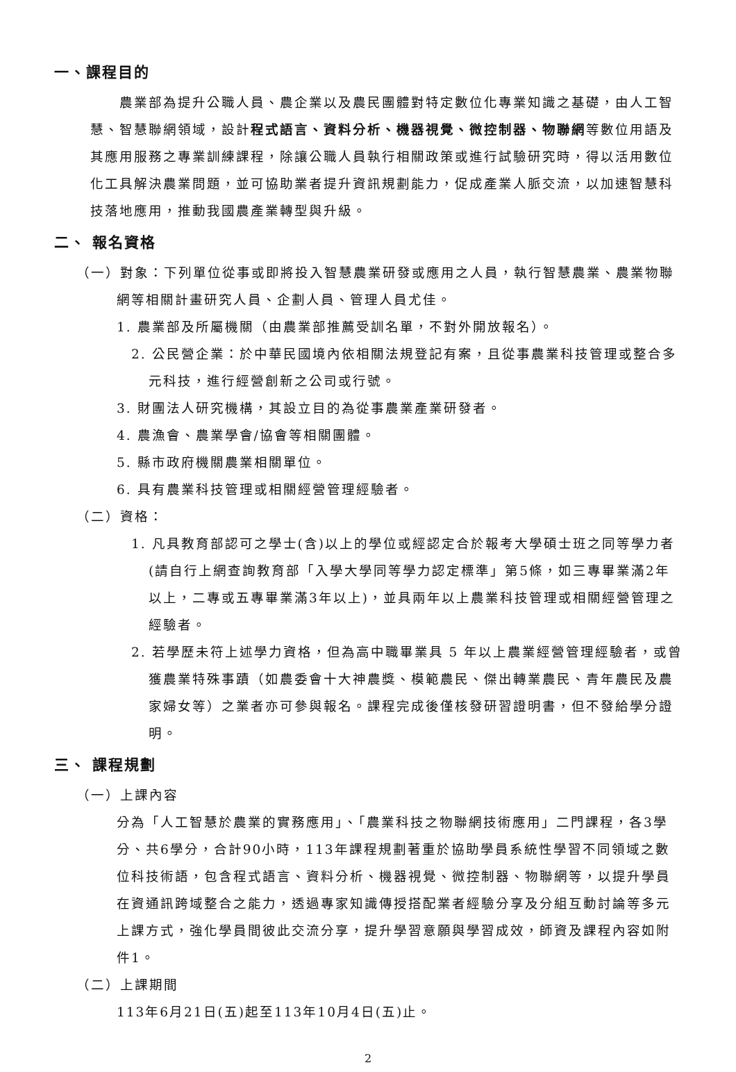一、課程目的
農業部為提升公職人員、農企業以及農民團體對特定數位化專業知識之基礎，由人工智慧、智慧聯網領域，設計程式語言、資料分析、機器視覺、微控制器、物聯網等數位用語及其應用服務之專業訓練課程，除讓公職人員執行相關政策或進行試驗研究時，得以活用數位化工具解決農業問題，並可協助業者提升資訊規劃能力，促成產業人脈交流，以加速智慧科技落地應用，推動我國農產業轉型與升級。
二、 報名資格
（一）對象：下列單位從事或即將投入智慧農業研發或應用之人員，執行智慧農業、農業物聯
網等相關計畫研究人員、企劃人員、管理人員尤佳。
1. 農業部及所屬機關（由農業部推薦受訓名單，不對外開放報名）。
2. 公民營企業：於中華民國境內依相關法規登記有案，且從事農業科技管理或整合多元科技，進行經營創新之公司或行號。
3. 財團法人研究機構，其設立目的為從事農業產業研發者。
4. 農漁會、農業學會/協會等相關團體。
5. 縣市政府機關農業相關單位。
6. 具有農業科技管理或相關經營管理經驗者。
（二）資格：
1. 凡具教育部認可之學士(含)以上的學位或經認定合於報考大學碩士班之同等學力者(請自行上網查詢教育部「入學大學同等學力認定標準」第5條，如三專畢業滿2年以上，二專或五專畢業滿3年以上)，並具兩年以上農業科技管理或相關經營管理之經驗者。
2. 若學歷未符上述學力資格，但為高中職畢業具 5 年以上農業經營管理經驗者，或曾獲農業特殊事蹟（如農委會十大神農獎、模範農民、傑出轉業農民、青年農民及農家婦女等）之業者亦可參與報名。課程完成後僅核發研習證明書，但不發給學分證明。
三、 課程規劃
（一）上課內容
分為「人工智慧於農業的實務應用」、「農業科技之物聯網技術應用」二門課程，各3學分、共6學分，合計90小時，113年課程規劃著重於協助學員系統性學習不同領域之數位科技術語，包含程式語言、資料分析、機器視覺、微控制器、物聯網等，以提升學員在資通訊跨域整合之能力，透過專家知識傳授搭配業者經驗分享及分組互動討論等多元上課方式，強化學員間彼此交流分享，提升學習意願與學習成效，師資及課程內容如附件1。
（二）上課期間
113年6月21日(五)起至113年10月4日(五)止。
2